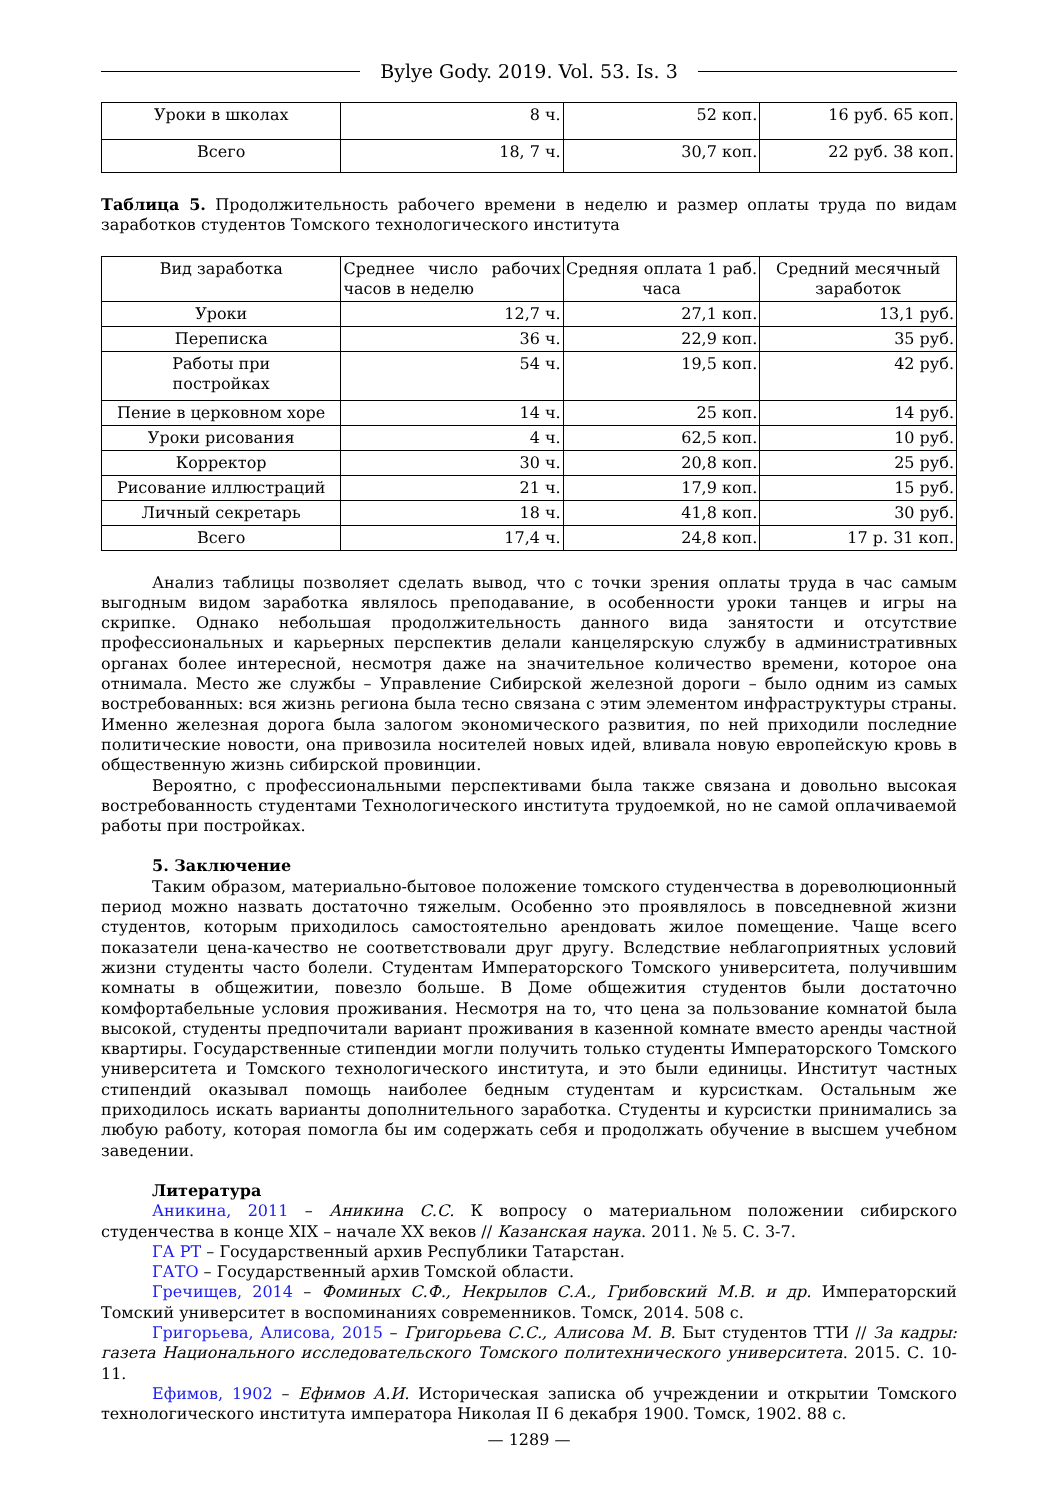Bylye Gody. 2019. Vol. 53. Is. 3
| Уроки в школах | 8 ч. | 52 коп. | 16 руб. 65 коп. |
| Всего | 18, 7 ч. | 30,7 коп. | 22 руб. 38 коп. |
Таблица 5. Продолжительность рабочего времени в неделю и размер оплаты труда по видам заработков студентов Томского технологического института
| Вид заработка | Среднее число рабочих часов в неделю | Средняя оплата 1 раб. часа | Средний месячный заработок |
| --- | --- | --- | --- |
| Уроки | 12,7 ч. | 27,1 коп. | 13,1 руб. |
| Переписка | 36 ч. | 22,9 коп. | 35 руб. |
| Работы при постройках | 54 ч. | 19,5 коп. | 42 руб. |
| Пение в церковном хоре | 14 ч. | 25 коп. | 14 руб. |
| Уроки рисования | 4 ч. | 62,5 коп. | 10 руб. |
| Корректор | 30 ч. | 20,8 коп. | 25 руб. |
| Рисование иллюстраций | 21 ч. | 17,9 коп. | 15 руб. |
| Личный секретарь | 18 ч. | 41,8 коп. | 30 руб. |
| Всего | 17,4 ч. | 24,8 коп. | 17 р. 31 коп. |
Анализ таблицы позволяет сделать вывод, что с точки зрения оплаты труда в час самым выгодным видом заработка являлось преподавание, в особенности уроки танцев и игры на скрипке. Однако небольшая продолжительность данного вида занятости и отсутствие профессиональных и карьерных перспектив делали канцелярскую службу в административных органах более интересной, несмотря даже на значительное количество времени, которое она отнимала. Место же службы – Управление Сибирской железной дороги – было одним из самых востребованных: вся жизнь региона была тесно связана с этим элементом инфраструктуры страны. Именно железная дорога была залогом экономического развития, по ней приходили последние политические новости, она привозила носителей новых идей, вливала новую европейскую кровь в общественную жизнь сибирской провинции.
Вероятно, с профессиональными перспективами была также связана и довольно высокая востребованность студентами Технологического института трудоемкой, но не самой оплачиваемой работы при постройках.
5. Заключение
Таким образом, материально-бытовое положение томского студенчества в дореволюционный период можно назвать достаточно тяжелым. Особенно это проявлялось в повседневной жизни студентов, которым приходилось самостоятельно арендовать жилое помещение. Чаще всего показатели цена-качество не соответствовали друг другу. Вследствие неблагоприятных условий жизни студенты часто болели. Студентам Императорского Томского университета, получившим комнаты в общежитии, повезло больше. В Доме общежития студентов были достаточно комфортабельные условия проживания. Несмотря на то, что цена за пользование комнатой была высокой, студенты предпочитали вариант проживания в казенной комнате вместо аренды частной квартиры. Государственные стипендии могли получить только студенты Императорского Томского университета и Томского технологического института, и это были единицы. Институт частных стипендий оказывал помощь наиболее бедным студентам и курсисткам. Остальным же приходилось искать варианты дополнительного заработка. Студенты и курсистки принимались за любую работу, которая помогла бы им содержать себя и продолжать обучение в высшем учебном заведении.
Литература
Аникина, 2011 – Аникина С.С. К вопросу о материальном положении сибирского студенчества в конце XIX – начале XX веков // Казанская наука. 2011. № 5. С. 3-7.
ГА РТ – Государственный архив Республики Татарстан.
ГАТО – Государственный архив Томской области.
Гречищев, 2014 – Фоминых С.Ф., Некрылов С.А., Грибовский М.В. и др. Императорский Томский университет в воспоминаниях современников. Томск, 2014. 508 с.
Григорьева, Алисова, 2015 – Григорьева С.С., Алисова М. В. Быт студентов ТТИ // За кадры: газета Национального исследовательского Томского политехнического университета. 2015. С. 10-11.
Ефимов, 1902 – Ефимов А.И. Историческая записка об учреждении и открытии Томского технологического института императора Николая II 6 декабря 1900. Томск, 1902. 88 с.
— 1289 —